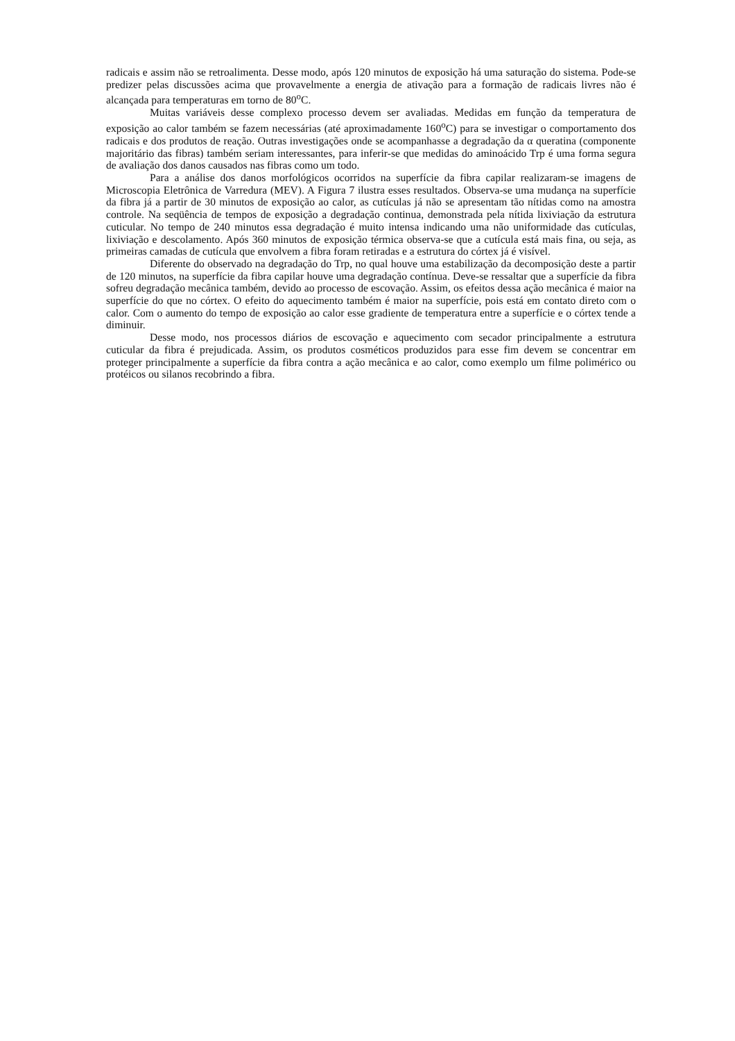radicais e assim não se retroalimenta. Desse modo, após 120 minutos de exposição há uma saturação do sistema. Pode-se predizer pelas discussões acima que provavelmente a energia de ativação para a formação de radicais livres não é alcançada para temperaturas em torno de 80<sup>o</sup>C.
Muitas variáveis desse complexo processo devem ser avaliadas. Medidas em função da temperatura de exposição ao calor também se fazem necessárias (até aproximadamente 160<sup>o</sup>C) para se investigar o comportamento dos radicais e dos produtos de reação. Outras investigações onde se acompanhasse a degradação da α queratina (componente majoritário das fibras) também seriam interessantes, para inferir-se que medidas do aminoácido Trp é uma forma segura de avaliação dos danos causados nas fibras como um todo.
Para a análise dos danos morfológicos ocorridos na superfície da fibra capilar realizaram-se imagens de Microscopia Eletrônica de Varredura (MEV). A Figura 7 ilustra esses resultados. Observa-se uma mudança na superfície da fibra já a partir de 30 minutos de exposição ao calor, as cutículas já não se apresentam tão nítidas como na amostra controle. Na seqüência de tempos de exposição a degradação continua, demonstrada pela nítida lixiviação da estrutura cuticular. No tempo de 240 minutos essa degradação é muito intensa indicando uma não uniformidade das cutículas, lixiviação e descolamento. Após 360 minutos de exposição térmica observa-se que a cutícula está mais fina, ou seja, as primeiras camadas de cutícula que envolvem a fibra foram retiradas e a estrutura do córtex já é visível.
Diferente do observado na degradação do Trp, no qual houve uma estabilização da decomposição deste a partir de 120 minutos, na superfície da fibra capilar houve uma degradação contínua. Deve-se ressaltar que a superfície da fibra sofreu degradação mecânica também, devido ao processo de escovação. Assim, os efeitos dessa ação mecânica é maior na superfície do que no córtex. O efeito do aquecimento também é maior na superfície, pois está em contato direto com o calor. Com o aumento do tempo de exposição ao calor esse gradiente de temperatura entre a superfície e o córtex tende a diminuir.
Desse modo, nos processos diários de escovação e aquecimento com secador principalmente a estrutura cuticular da fibra é prejudicada. Assim, os produtos cosméticos produzidos para esse fim devem se concentrar em proteger principalmente a superfície da fibra contra a ação mecânica e ao calor, como exemplo um filme polimérico ou protéicos ou silanos recobrindo a fibra.